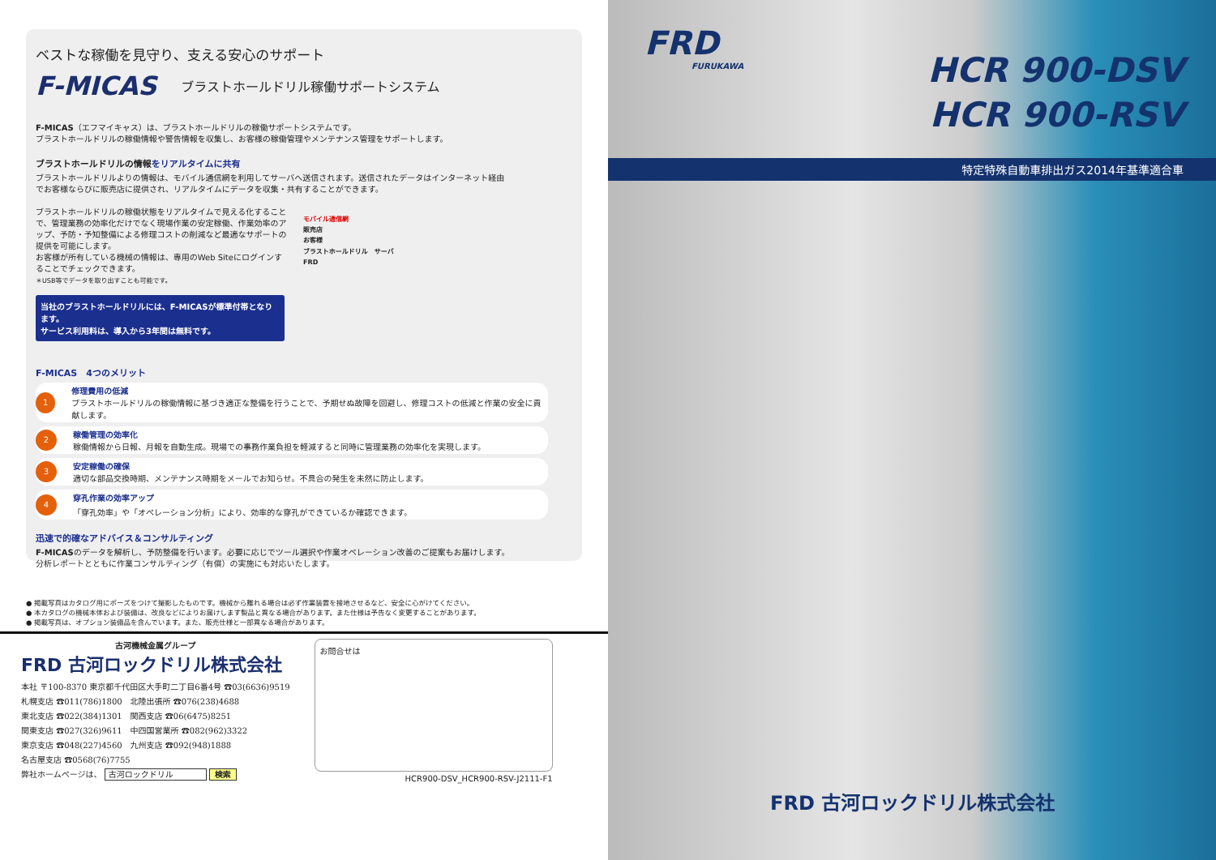ベストな稼働を見守り、支える安心のサポート
F-MICAS ブラストホールドリル稼働サポートシステム
F-MICAS（エフマイキャス）は、ブラストホールドリルの稼働サポートシステムです。
ブラストホールドリルの稼働情報や警告情報を収集し、お客様の稼働管理やメンテナンス管理をサポートします。
ブラストホールドリルの情報をリアルタイムに共有
ブラストホールドリルよりの情報は、モバイル通信網を利用してサーバへ送信されます。送信されたデータはインターネット経由
でお客様ならびに販売店に提供され、リアルタイムにデータを収集・共有することができます。
ブラストホールドリルの稼働状態をリアルタイムで見える化することで、管理業務の効率化だけでなく現場作業の安定稼働、作業効率のアップ、予防・予知整備による修理コストの削減など最適なサポートの提供を可能にします。
お客様が所有している機械の情報は、専用のWeb Siteにログインすることでチェックできます。
＊USB等でデータを取り出すことも可能です。
当社のブラストホールドリルには、F-MICASが標準付帯となります。
サービス利用料は、導入から3年間は無料です。
モバイル通信網
販売店
お客様
ブラストホールドリル　サーバ
FRD
F-MICAS　4つのメリット
1
修理費用の低減
ブラストホールドリルの稼働情報に基づき適正な整備を行うことで、予期せぬ故障を回避し、修理コストの低減と作業の安全に貢献します。
2
稼働管理の効率化
稼働情報から日報、月報を自動生成。現場での事務作業負担を軽減すると同時に管理業務の効率化を実現します。
3
安定稼働の確保
適切な部品交換時期、メンテナンス時期をメールでお知らせ。不具合の発生を未然に防止します。
4
穿孔作業の効率アップ
「穿孔効率」や「オペレーション分析」により、効率的な穿孔ができているか確認できます。
迅速で的確なアドバイス＆コンサルティング
F-MICASのデータを解析し、予防整備を行います。必要に応じでツール選択や作業オペレーション改善のご提案もお届けします。
分析レポートとともに作業コンサルティング（有償）の実施にも対応いたします。
● 掲載写真はカタログ用にポーズをつけて撮影したものです。機械から離れる場合は必ず作業装置を接地させるなど、安全に心がけてください。
● 本カタログの機械本体および装備は、改良などによりお届けします製品と異なる場合があります。また仕様は予告なく変更することがあります。
● 掲載写真は、オプション装備品を含んでいます。また、販売仕様と一部異なる場合があります。
古河機械金属グループ
FRD 古河ロックドリル株式会社
本社 〒100-8370 東京都千代田区大手町二丁目6番4号 ☎03(6636)9519
札幌支店 ☎011(786)1800　北陸出張所 ☎076(238)4688
東北支店 ☎022(384)1301　関西支店 ☎06(6475)8251
関東支店 ☎027(326)9611　中四国営業所 ☎082(962)3322
東京支店 ☎048(227)4560　九州支店 ☎092(948)1888
名古屋支店 ☎0568(76)7755
弊社ホームページは、 古河ロックドリル 検索
お問合せは
HCR900-DSV_HCR900-RSV-J2111-F1
FRD
FURUKAWA
HCR 900-DSV
HCR 900-RSV
特定特殊自動車排出ガス2014年基準適合車
FRD 古河ロックドリル株式会社